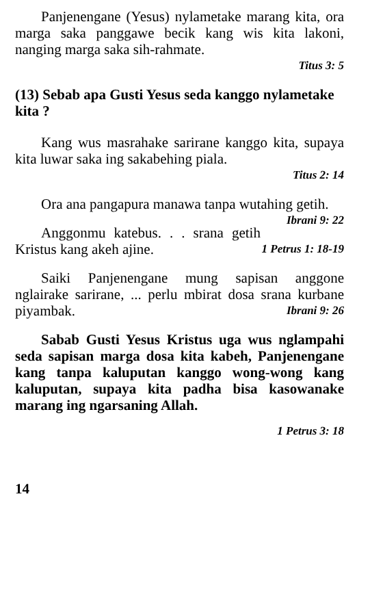Panjenengane (Yesus) nylametake marang kita, ora marga saka panggawe becik kang wis kita lakoni, nanging marga saka sih-rahmate.
Titus 3: 5
(13) Sebab apa Gusti Yesus seda kanggo nylametake kita ?
Kang wus masrahake sarirane kanggo kita, supaya kita luwar saka ing sakabehing piala.
Titus 2: 14
Ora ana pangapura manawa tanpa wutahing getih. Ibrani 9: 22
Anggonmu katebus. . . srana getih Kristus kang akeh ajine. 1 Petrus 1: 18-19
Saiki Panjenengane mung sapisan anggone nglairake sarirane, ... perlu mbirat dosa srana kurbane piyambak. Ibrani 9: 26
Sabab Gusti Yesus Kristus uga wus nglampahi seda sapisan marga dosa kita kabeh, Panjenengane kang tanpa kaluputan kanggo wong-wong kang kaluputan, supaya kita padha bisa kasowanake marang ing ngarsaning Allah.
1 Petrus 3: 18
14